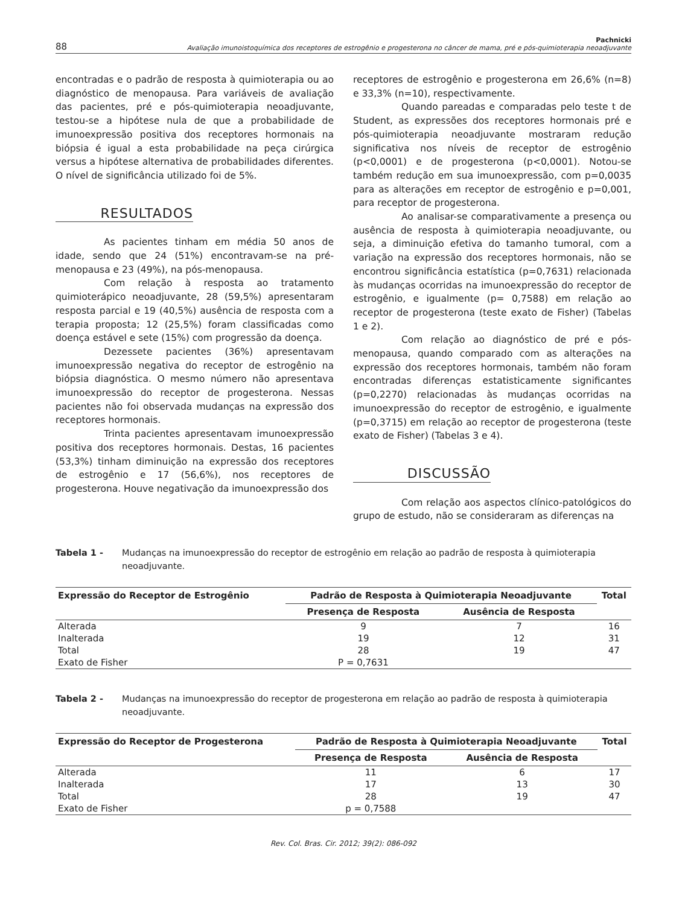88
Pachnicki
Avaliação imunoistoquímica dos receptores de estrogênio e progesterona no câncer de mama, pré e pós-quimioterapia neoadjuvante
encontradas e o padrão de resposta à quimioterapia ou ao diagnóstico de menopausa. Para variáveis de avaliação das pacientes, pré e pós-quimioterapia neoadjuvante, testou-se a hipótese nula de que a probabilidade de imunoexpressão positiva dos receptores hormonais na biópsia é igual a esta probabilidade na peça cirúrgica versus a hipótese alternativa de probabilidades diferentes. O nível de significância utilizado foi de 5%.
RESULTADOS
As pacientes tinham em média 50 anos de idade, sendo que 24 (51%) encontravam-se na pré-menopausa e 23 (49%), na pós-menopausa.
Com relação à resposta ao tratamento quimioterápico neoadjuvante, 28 (59,5%) apresentaram resposta parcial e 19 (40,5%) ausência de resposta com a terapia proposta; 12 (25,5%) foram classificadas como doença estável e sete (15%) com progressão da doença.
Dezessete pacientes (36%) apresentavam imunoexpressão negativa do receptor de estrogênio na biópsia diagnóstica. O mesmo número não apresentava imunoexpressão do receptor de progesterona. Nessas pacientes não foi observada mudanças na expressão dos receptores hormonais.
Trinta pacientes apresentavam imunoexpressão positiva dos receptores hormonais. Destas, 16 pacientes (53,3%) tinham diminuição na expressão dos receptores de estrogênio e 17 (56,6%), nos receptores de progesterona. Houve negativação da imunoexpressão dos
receptores de estrogênio e progesterona em 26,6% (n=8) e 33,3% (n=10), respectivamente.
Quando pareadas e comparadas pelo teste t de Student, as expressões dos receptores hormonais pré e pós-quimioterapia neoadjuvante mostraram redução significativa nos níveis de receptor de estrogênio (p<0,0001) e de progesterona (p<0,0001). Notou-se também redução em sua imunoexpressão, com p=0,0035 para as alterações em receptor de estrogênio e p=0,001, para receptor de progesterona.
Ao analisar-se comparativamente a presença ou ausência de resposta à quimioterapia neoadjuvante, ou seja, a diminuição efetiva do tamanho tumoral, com a variação na expressão dos receptores hormonais, não se encontrou significância estatística (p=0,7631) relacionada às mudanças ocorridas na imunoexpressão do receptor de estrogênio, e igualmente (p= 0,7588) em relação ao receptor de progesterona (teste exato de Fisher) (Tabelas 1 e 2).
Com relação ao diagnóstico de pré e pós-menopausa, quando comparado com as alterações na expressão dos receptores hormonais, também não foram encontradas diferenças estatisticamente significantes (p=0,2270) relacionadas às mudanças ocorridas na imunoexpressão do receptor de estrogênio, e igualmente (p=0,3715) em relação ao receptor de progesterona (teste exato de Fisher) (Tabelas 3 e 4).
DISCUSSÃO
Com relação aos aspectos clínico-patológicos do grupo de estudo, não se consideraram as diferenças na
Tabela 1 - Mudanças na imunoexpressão do receptor de estrogênio em relação ao padrão de resposta à quimioterapia neoadjuvante.
| Expressão do Receptor de Estrogênio | Padrão de Resposta à Quimioterapia Neoadjuvante | | Total |
| --- | --- | --- | --- |
| | Presença de Resposta | Ausência de Resposta | |
| Alterada | 9 | 7 | 16 |
| Inalterada | 19 | 12 | 31 |
| Total | 28 | 19 | 47 |
| Exato de Fisher | P = 0,7631 | | |
Tabela 2 - Mudanças na imunoexpressão do receptor de progesterona em relação ao padrão de resposta à quimioterapia neoadjuvante.
| Expressão do Receptor de Progesterona | Padrão de Resposta à Quimioterapia Neoadjuvante | | Total |
| --- | --- | --- | --- |
| | Presença de Resposta | Ausência de Resposta | |
| Alterada | 11 | 6 | 17 |
| Inalterada | 17 | 13 | 30 |
| Total | 28 | 19 | 47 |
| Exato de Fisher | p = 0,7588 | | |
Rev. Col. Bras. Cir. 2012; 39(2): 086-092